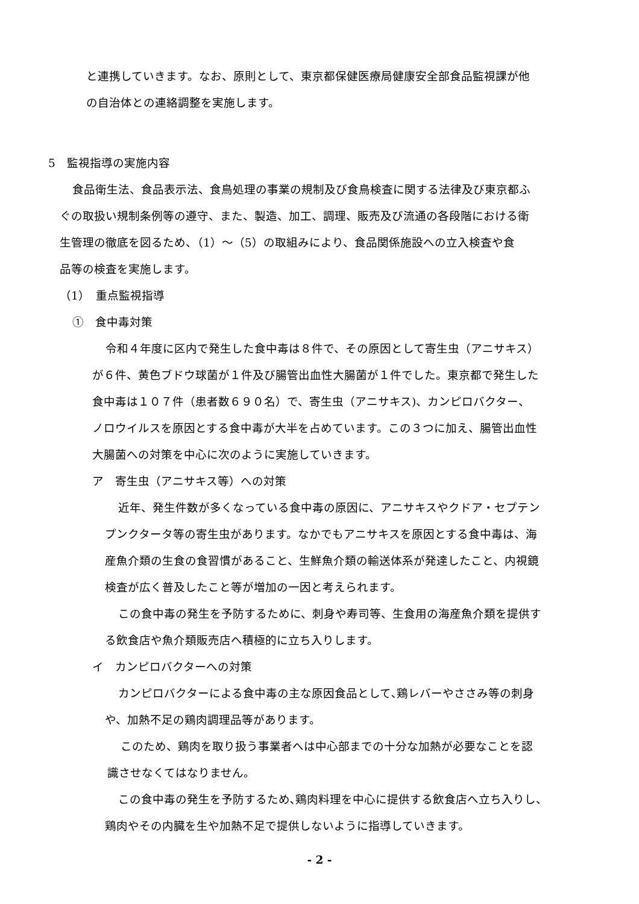と連携していきます。なお、原則として、東京都保健医療局健康安全部食品監視課が他
の自治体との連絡調整を実施します。
5　監視指導の実施内容
食品衛生法、食品表示法、食鳥処理の事業の規制及び食鳥検査に関する法律及び東京都ふ
ぐの取扱い規制条例等の遵守、また、製造、加工、調理、販売及び流通の各段階における衛
生管理の徹底を図るため、（1）～（5）の取組みにより、食品関係施設への立入検査や食
品等の検査を実施します。
（1）　重点監視指導
①　食中毒対策
令和４年度に区内で発生した食中毒は８件で、その原因として寄生虫（アニサキス）
が６件、黄色ブドウ球菌が１件及び腸管出血性大腸菌が１件でした。東京都で発生した
食中毒は１０７件（患者数６９０名）で、寄生虫（アニサキス)、カンピロバクター、
ノロウイルスを原因とする食中毒が大半を占めています。この３つに加え、腸管出血性
大腸菌への対策を中心に次のように実施していきます。
ア　寄生虫（アニサキス等）への対策
近年、発生件数が多くなっている食中毒の原因に、アニサキスやクドア・セプテン
プンクタータ等の寄生虫があります。なかでもアニサキスを原因とする食中毒は、海
産魚介類の生食の食習慣があること、生鮮魚介類の輸送体系が発達したこと、内視鏡
検査が広く普及したこと等が増加の一因と考えられます。
この食中毒の発生を予防するために、刺身や寿司等、生食用の海産魚介類を提供す
る飲食店や魚介類販売店へ積極的に立ち入りします。
イ　カンピロバクターへの対策
カンピロバクターによる食中毒の主な原因食品として､鶏レバーやささみ等の刺身
や、加熱不足の鶏肉調理品等があります。
このため、鶏肉を取り扱う事業者へは中心部までの十分な加熱が必要なことを認
識させなくてはなりません。
この食中毒の発生を予防するため､鶏肉料理を中心に提供する飲食店へ立ち入りし、
鶏肉やその内臓を生や加熱不足で提供しないように指導していきます。
- 2 -